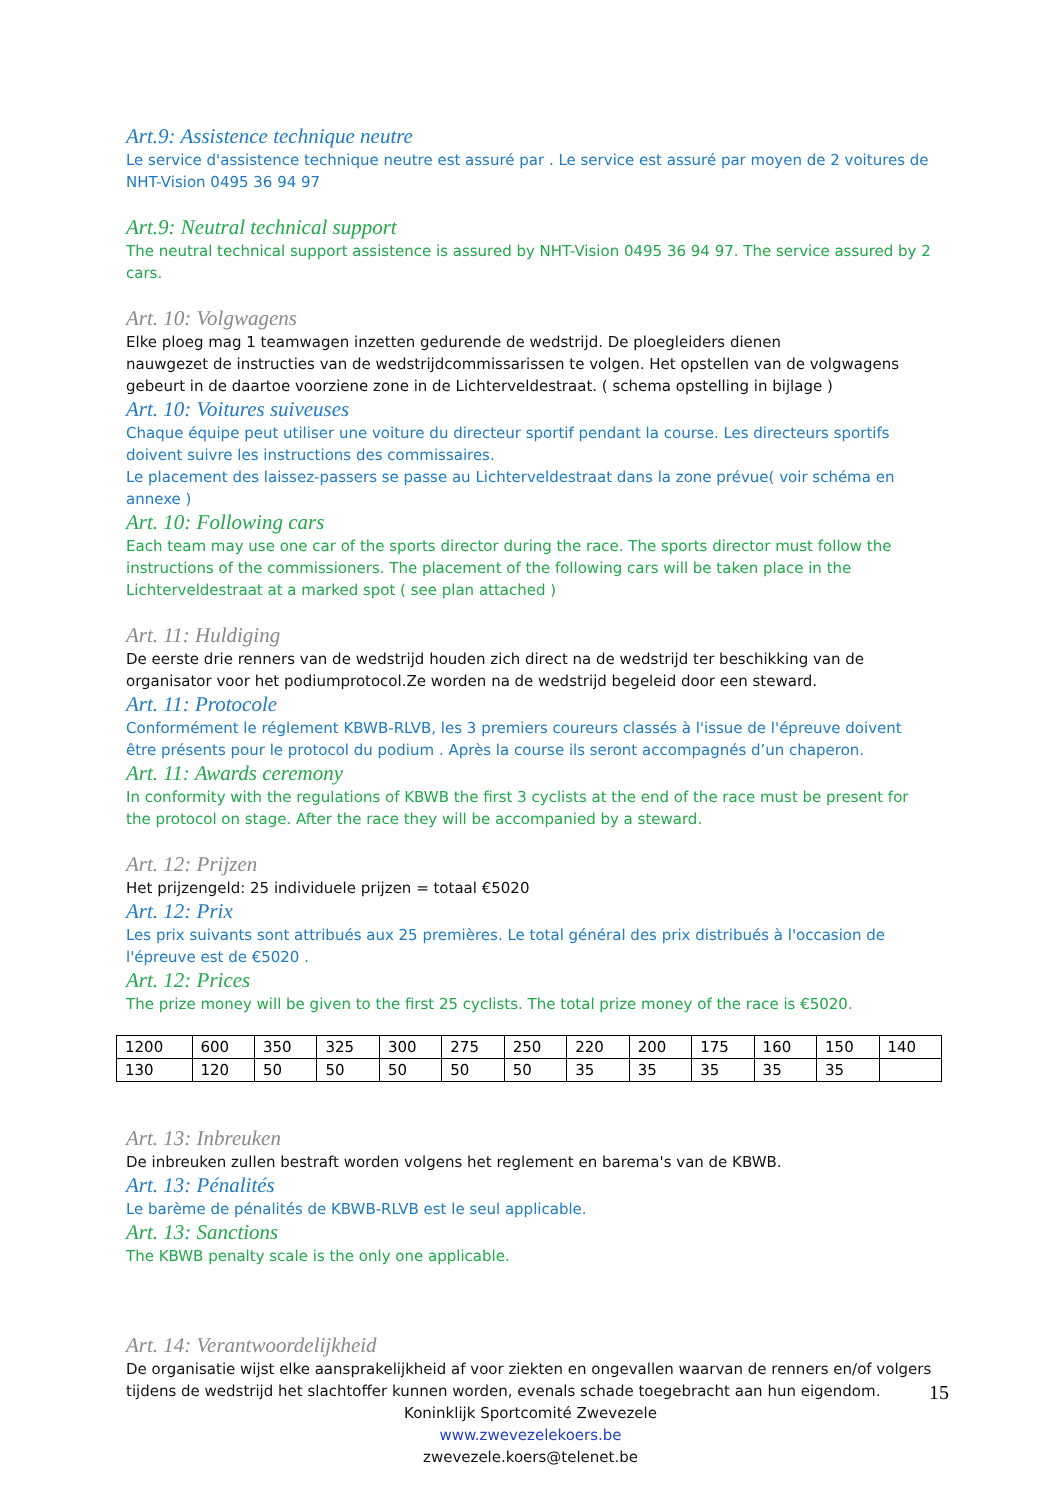Art.9: Assistence technique neutre
Le service d'assistence technique neutre est assuré par . Le service est assuré par moyen de 2 voitures de NHT-Vision 0495 36 94 97
Art.9: Neutral technical support
The neutral technical support assistence is assured by NHT-Vision 0495 36 94 97. The service assured by 2 cars.
Art. 10: Volgwagens
Elke ploeg mag 1 teamwagen inzetten gedurende de wedstrijd. De ploegleiders dienen
nauwgezet de instructies van de wedstrijdcommissarissen te volgen. Het opstellen van de volgwagens gebeurt in de daartoe voorziene zone in de Lichterveldestraat. ( schema opstelling in bijlage )
Art. 10: Voitures suiveuses
Chaque équipe peut utiliser une voiture du directeur sportif pendant la course. Les directeurs sportifs doivent suivre les instructions des commissaires.
Le placement des laissez-passers se passe au Lichterveldestraat dans la zone prévue( voir schéma en annexe )
Art. 10: Following cars
Each team may use one car of the sports director during the race. The sports director must follow the instructions of the commissioners. The placement of the following cars will be taken place in the Lichterveldestraat at a marked spot ( see plan attached )
Art. 11: Huldiging
De eerste drie renners van de wedstrijd houden zich direct na de wedstrijd ter beschikking van de organisator voor het podiumprotocol.Ze worden na de wedstrijd begeleid door een steward.
Art. 11: Protocole
Conformément le réglement KBWB-RLVB, les 3 premiers coureurs classés à l'issue de l'épreuve doivent être présents pour le protocol du podium . Après la course ils seront accompagnés d’un chaperon.
Art. 11: Awards ceremony
In conformity with the regulations of KBWB the first 3 cyclists at the end of the race must be present for the protocol on stage. After the race they will be accompanied by a steward.
Art. 12: Prijzen
Het prijzengeld: 25 individuele prijzen = totaal €5020
Art. 12: Prix
Les prix suivants sont attribués aux 25 premières. Le total général des prix distribués à l'occasion de l'épreuve est de €5020 .
Art. 12: Prices
The prize money will be given to the first 25 cyclists. The total prize money of the race is €5020.
| 1200 | 600 | 350 | 325 | 300 | 275 | 250 | 220 | 200 | 175 | 160 | 150 | 140 |
| 130 | 120 | 50 | 50 | 50 | 50 | 50 | 35 | 35 | 35 | 35 | 35 | |
Art. 13: Inbreuken
De inbreuken zullen bestraft worden volgens het reglement en barema's van de KBWB.
Art. 13: Pénalités
Le barème de pénalités de KBWB-RLVB est le seul applicable.
Art. 13: Sanctions
The KBWB penalty scale is the only one applicable.
Art. 14: Verantwoordelijkheid
De organisatie wijst elke aansprakelijkheid af voor ziekten en ongevallen waarvan de renners en/of volgers tijdens de wedstrijd het slachtoffer kunnen worden, evenals schade toegebracht aan hun eigendom.
Koninklijk Sportcomité Zwevezele
www.zwevezelekoers.be
zwevezele.koers@telenet.be
15